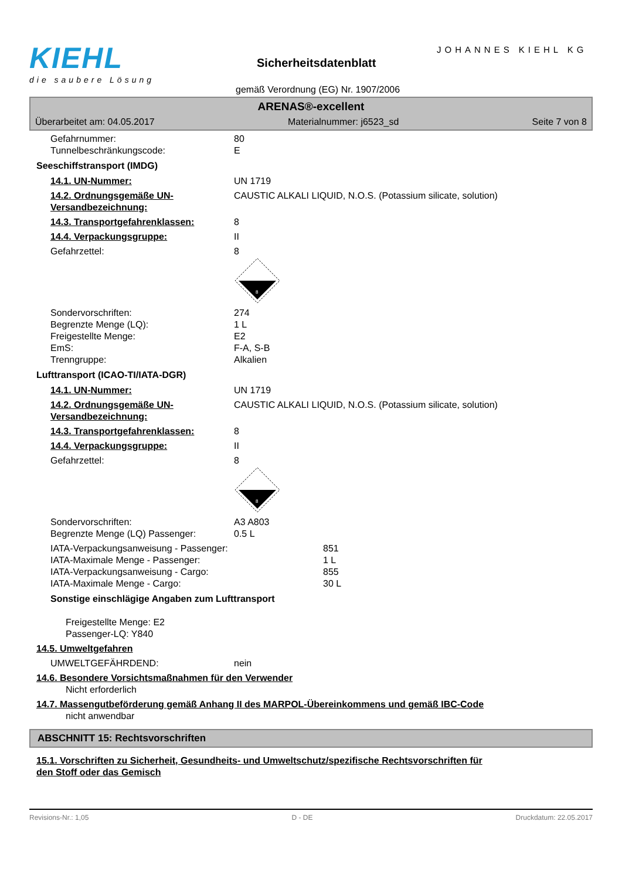KIEHL
die saubere Lösung
JOHANNES KIEHL KG
Sicherheitsdatenblatt
gemäß Verordnung (EG) Nr. 1907/2006
ARENAS®-excellent
Überarbeitet am: 04.05.2017 Materialnummer: j6523_sd Seite 7 von 8
Gefahrnummer: 80
Tunnelbeschränkungscode: E
Seeschiffstransport (IMDG)
14.1. UN-Nummer: UN 1719
14.2. Ordnungsgemäße UN-Versandbezeichnung: CAUSTIC ALKALI LIQUID, N.O.S. (Potassium silicate, solution)
14.3. Transportgefahrenklassen: 8
14.4. Verpackungsgruppe: II
Gefahrzettel: 8
8
Sondervorschriften: 274
Begrenzte Menge (LQ): 1 L
Freigestellte Menge: E2
EmS: F-A, S-B
Trenngruppe: Alkalien
Lufttransport (ICAO-TI/IATA-DGR)
14.1. UN-Nummer: UN 1719
14.2. Ordnungsgemäße UN-Versandbezeichnung: CAUSTIC ALKALI LIQUID, N.O.S. (Potassium silicate, solution)
14.3. Transportgefahrenklassen: 8
14.4. Verpackungsgruppe: II
Gefahrzettel: 8
8
Sondervorschriften: A3 A803
Begrenzte Menge (LQ) Passenger: 0.5 L
IATA-Verpackungsanweisung - Passenger: 851
IATA-Maximale Menge - Passenger: 1 L
IATA-Verpackungsanweisung - Cargo: 855
IATA-Maximale Menge - Cargo: 30 L
Sonstige einschlägige Angaben zum Lufttransport
Freigestellte Menge: E2
Passenger-LQ: Y840
14.5. Umweltgefahren
UMWELTGEFÄHRDEND: nein
14.6. Besondere Vorsichtsmaßnahmen für den Verwender
Nicht erforderlich
14.7. Massengutbeförderung gemäß Anhang II des MARPOL-Übereinkommens und gemäß IBC-Code
nicht anwendbar
ABSCHNITT 15: Rechtsvorschriften
15.1. Vorschriften zu Sicherheit, Gesundheits- und Umweltschutz/spezifische Rechtsvorschriften für den Stoff oder das Gemisch
Revisions-Nr.: 1,05 D - DE Druckdatum: 22.05.2017